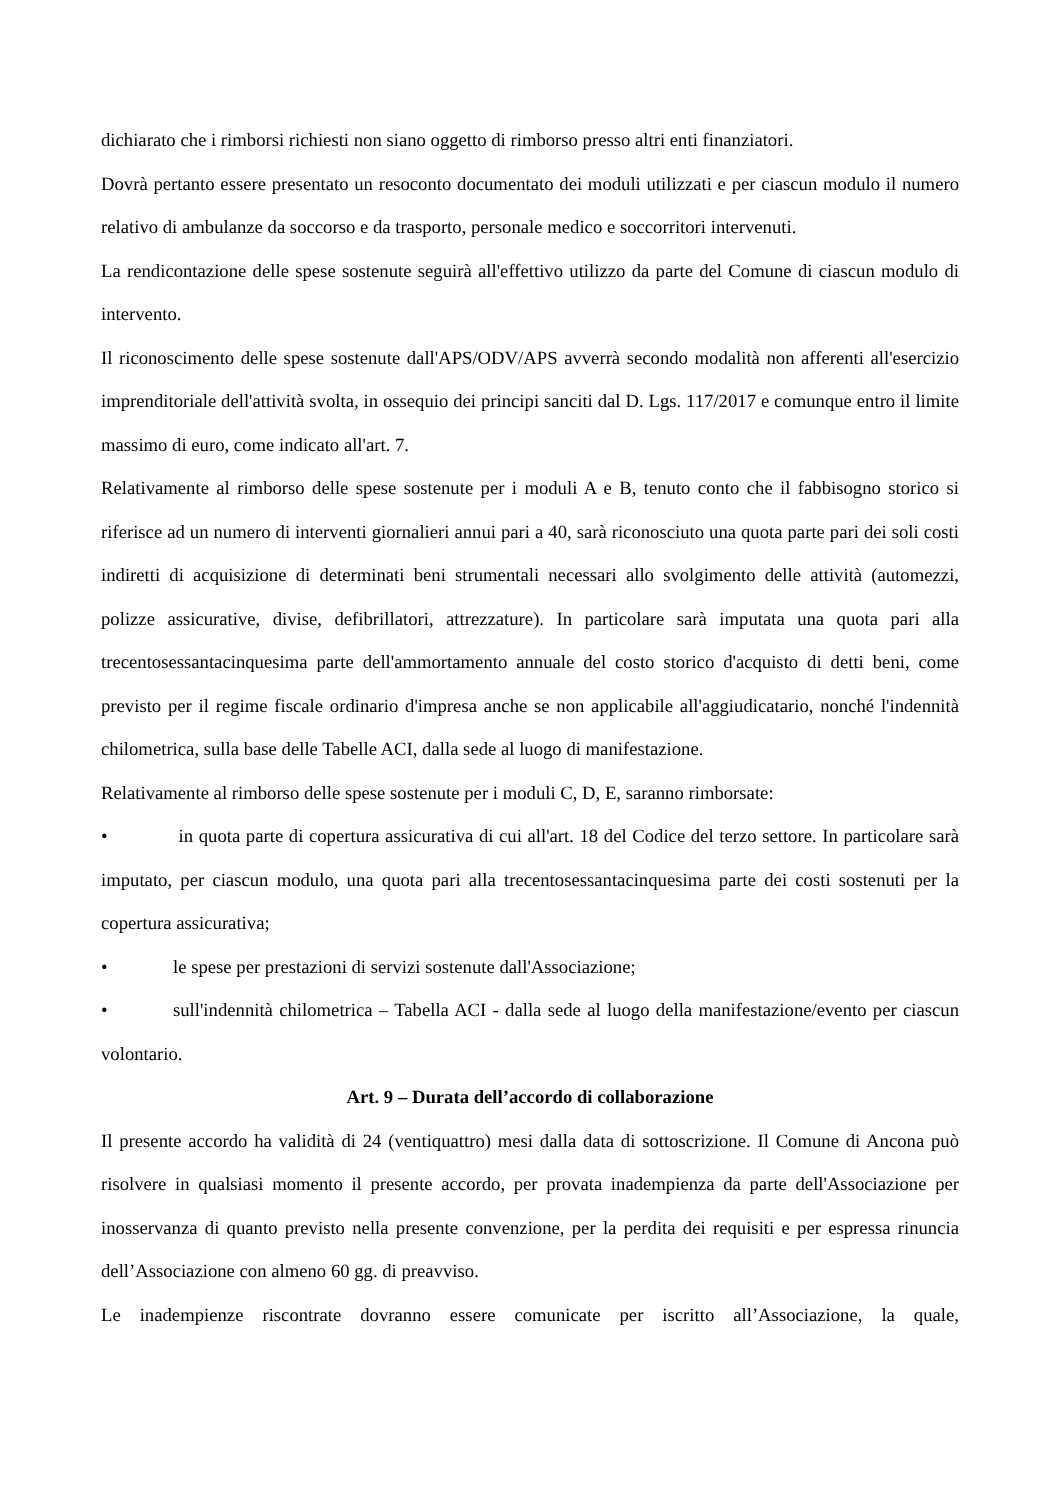dichiarato che i rimborsi richiesti non siano oggetto di rimborso presso altri enti finanziatori.
Dovrà pertanto essere presentato un resoconto documentato dei moduli utilizzati e per ciascun modulo il numero relativo di ambulanze da soccorso e da trasporto, personale medico e soccorritori intervenuti.
La rendicontazione delle spese sostenute seguirà all'effettivo utilizzo da parte del Comune di ciascun modulo di intervento.
Il riconoscimento delle spese sostenute dall'APS/ODV/APS avverrà secondo modalità non afferenti all'esercizio imprenditoriale dell'attività svolta, in ossequio dei principi sanciti dal D. Lgs. 117/2017 e comunque entro il limite massimo di euro, come indicato all'art. 7.
Relativamente al rimborso delle spese sostenute per i moduli A e B, tenuto conto che il fabbisogno storico si riferisce ad un numero di interventi giornalieri annui pari a 40, sarà riconosciuto una quota parte pari dei soli costi indiretti di acquisizione di determinati beni strumentali necessari allo svolgimento delle attività (automezzi, polizze assicurative, divise, defibrillatori, attrezzature). In particolare sarà imputata una quota pari alla trecentosessantacinquesima parte dell'ammortamento annuale del costo storico d'acquisto di detti beni, come previsto per il regime fiscale ordinario d'impresa anche se non applicabile all'aggiudicatario, nonché l'indennità chilometrica, sulla base delle Tabelle ACI, dalla sede al luogo di manifestazione.
Relativamente al rimborso delle spese sostenute per i moduli C, D, E, saranno rimborsate:
• in quota parte di copertura assicurativa di cui all'art. 18 del Codice del terzo settore. In particolare sarà imputato, per ciascun modulo, una quota pari alla trecentosessantacinquesima parte dei costi sostenuti per la copertura assicurativa;
• le spese per prestazioni di servizi sostenute dall'Associazione;
• sull'indennità chilometrica – Tabella ACI - dalla sede al luogo della manifestazione/evento per ciascun volontario.
Art. 9 – Durata dell’accordo di collaborazione
Il presente accordo ha validità di 24 (ventiquattro) mesi dalla data di sottoscrizione. Il Comune di Ancona può risolvere in qualsiasi momento il presente accordo, per provata inadempienza da parte dell'Associazione per inosservanza di quanto previsto nella presente convenzione, per la perdita dei requisiti e per espressa rinuncia dell’Associazione con almeno 60 gg. di preavviso.
Le inadempienze riscontrate dovranno essere comunicate per iscritto all’Associazione, la quale,